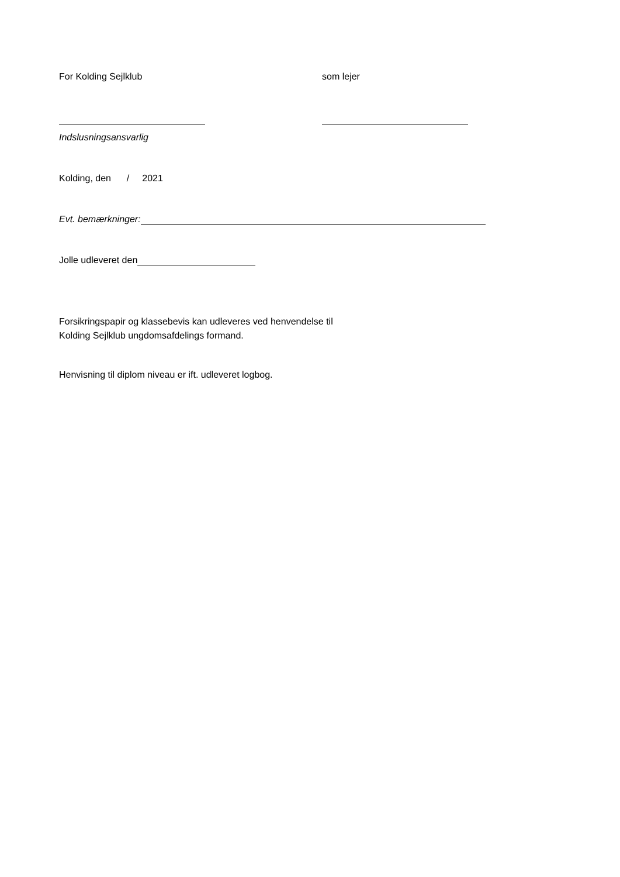For Kolding Sejlklub som lejer
Indslusningsansvarlig
Kolding, den / 2021
Evt. bemærkninger:
Jolle udleveret den
Forsikringspapir og klassebevis kan udleveres ved henvendelse til
Kolding Sejlklub ungdomsafdelings formand.
Henvisning til diplom niveau er ift. udleveret logbog.